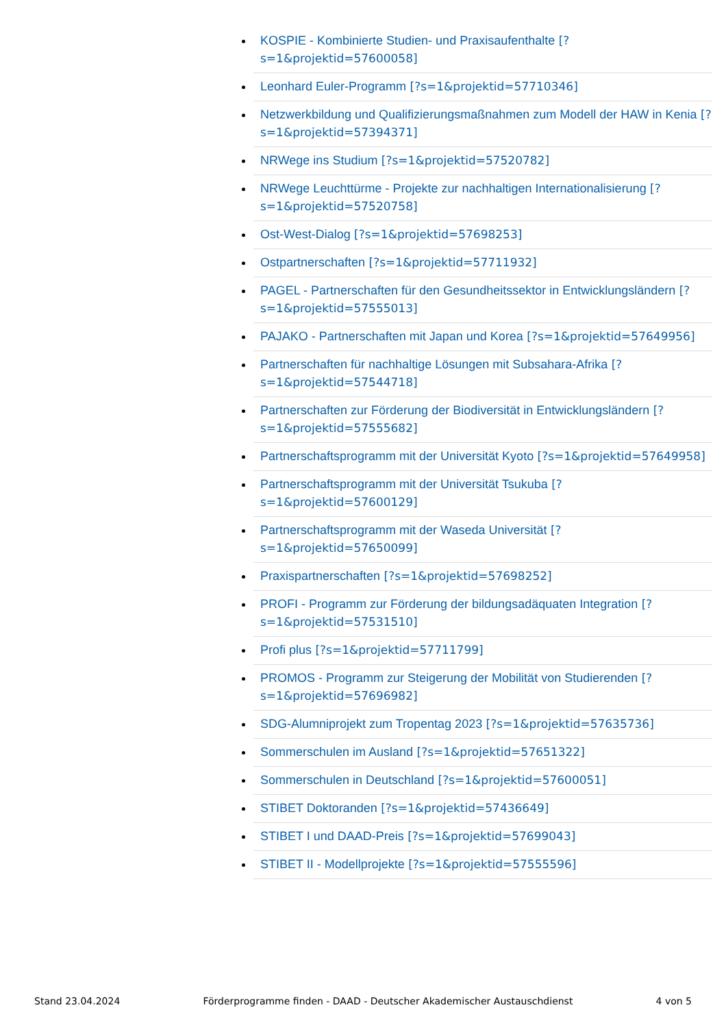KOSPIE - Kombinierte Studien- und Praxisaufenthalte [?s=1&projektid=57600058]
Leonhard Euler-Programm [?s=1&projektid=57710346]
Netzwerkbildung und Qualifizierungsmaßnahmen zum Modell der HAW in Kenia [?s=1&projektid=57394371]
NRWege ins Studium [?s=1&projektid=57520782]
NRWege Leuchttürme - Projekte zur nachhaltigen Internationalisierung [?s=1&projektid=57520758]
Ost-West-Dialog [?s=1&projektid=57698253]
Ostpartnerschaften [?s=1&projektid=57711932]
PAGEL - Partnerschaften für den Gesundheitssektor in Entwicklungsländern [?s=1&projektid=57555013]
PAJAKO - Partnerschaften mit Japan und Korea [?s=1&projektid=57649956]
Partnerschaften für nachhaltige Lösungen mit Subsahara-Afrika [?s=1&projektid=57544718]
Partnerschaften zur Förderung der Biodiversität in Entwicklungsländern [?s=1&projektid=57555682]
Partnerschaftsprogramm mit der Universität Kyoto [?s=1&projektid=57649958]
Partnerschaftsprogramm mit der Universität Tsukuba [?s=1&projektid=57600129]
Partnerschaftsprogramm mit der Waseda Universität [?s=1&projektid=57650099]
Praxispartnerschaften [?s=1&projektid=57698252]
PROFI - Programm zur Förderung der bildungsadäquaten Integration [?s=1&projektid=57531510]
Profi plus [?s=1&projektid=57711799]
PROMOS - Programm zur Steigerung der Mobilität von Studierenden [?s=1&projektid=57696982]
SDG-Alumniprojekt zum Tropentag 2023 [?s=1&projektid=57635736]
Sommerschulen im Ausland [?s=1&projektid=57651322]
Sommerschulen in Deutschland [?s=1&projektid=57600051]
STIBET Doktoranden [?s=1&projektid=57436649]
STIBET I und DAAD-Preis [?s=1&projektid=57699043]
STIBET II - Modellprojekte [?s=1&projektid=57555596]
Stand 23.04.2024 Förderprogramme finden - DAAD - Deutscher Akademischer Austauschdienst 4 von 5